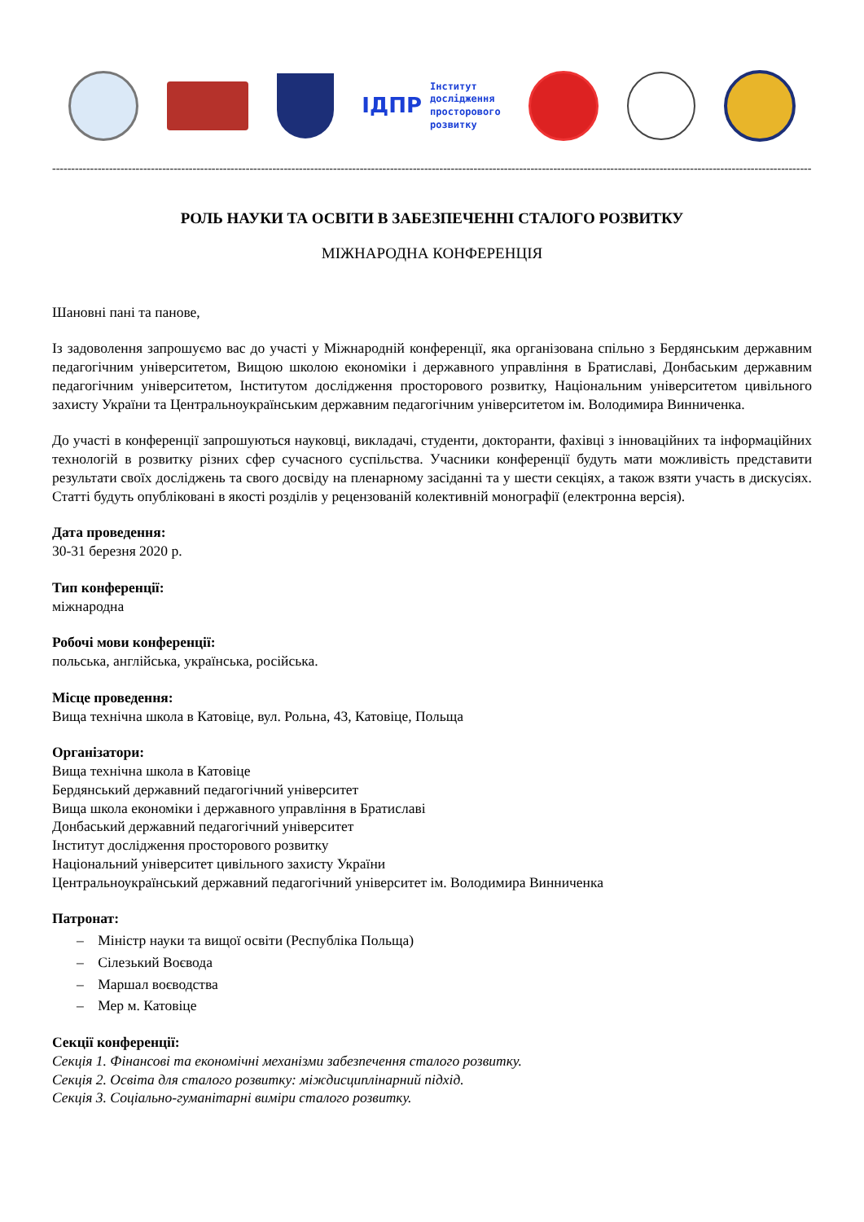ІДПР
Інститут
дослідження
просторового
розвитку
------------------------------------------------------------------------------------------------------------------------------------------------------------------------------------------------------------
РОЛЬ НАУКИ ТА ОСВІТИ В ЗАБЕЗПЕЧЕННІ СТАЛОГО РОЗВИТКУ
МІЖНАРОДНА КОНФЕРЕНЦІЯ
Шановні пані та панове,
Із задоволення запрошуємо вас до участі у Міжнародній конференції, яка організована спільно з Бердянським державним педагогічним університетом, Вищою школою економіки і державного управління в Братиславі, Донбаським державним педагогічним університетом, Інститутом дослідження просторового розвитку, Національним університетом цивільного захисту України та Центральноукраїнським державним педагогічним університетом ім. Володимира Винниченка.
До участі в конференції запрошуються науковці, викладачі, студенти, докторанти, фахівці з інноваційних та інформаційних технологій в розвитку різних сфер сучасного суспільства. Учасники конференції будуть мати можливість представити результати своїх досліджень та свого досвіду на пленарному засіданні та у шести секціях, а також взяти участь в дискусіях. Статті будуть опубліковані в якості розділів у рецензованій колективній монографії (електронна версія).
Дата проведення:
30-31 березня 2020 р.
Тип конференції:
міжнародна
Робочі мови конференції:
польська, англійська, українська, російська.
Місце проведення:
Вища технічна школа в Катовіце, вул. Рольна, 43, Катовіце, Польща
Організатори:
Вища технічна школа в Катовіце
Бердянський державний педагогічний університет
Вища школа економіки і державного управління в Братиславі
Донбаський державний педагогічний університет
Інститут дослідження просторового розвитку
Національний університет цивільного захисту України
Центральноукраїнський державний педагогічний університет ім. Володимира Винниченка
Патронат:
– Міністр науки та вищої освіти (Республіка Польща)
– Сілезький Воєвода
– Маршал воєводства
– Мер м. Катовіце
Секції конференції:
Секція 1. Фінансові та економічні механізми забезпечення сталого розвитку.
Секція 2. Освіта для сталого розвитку: міждисциплінарний підхід.
Секція 3. Соціально-гуманітарні виміри сталого розвитку.